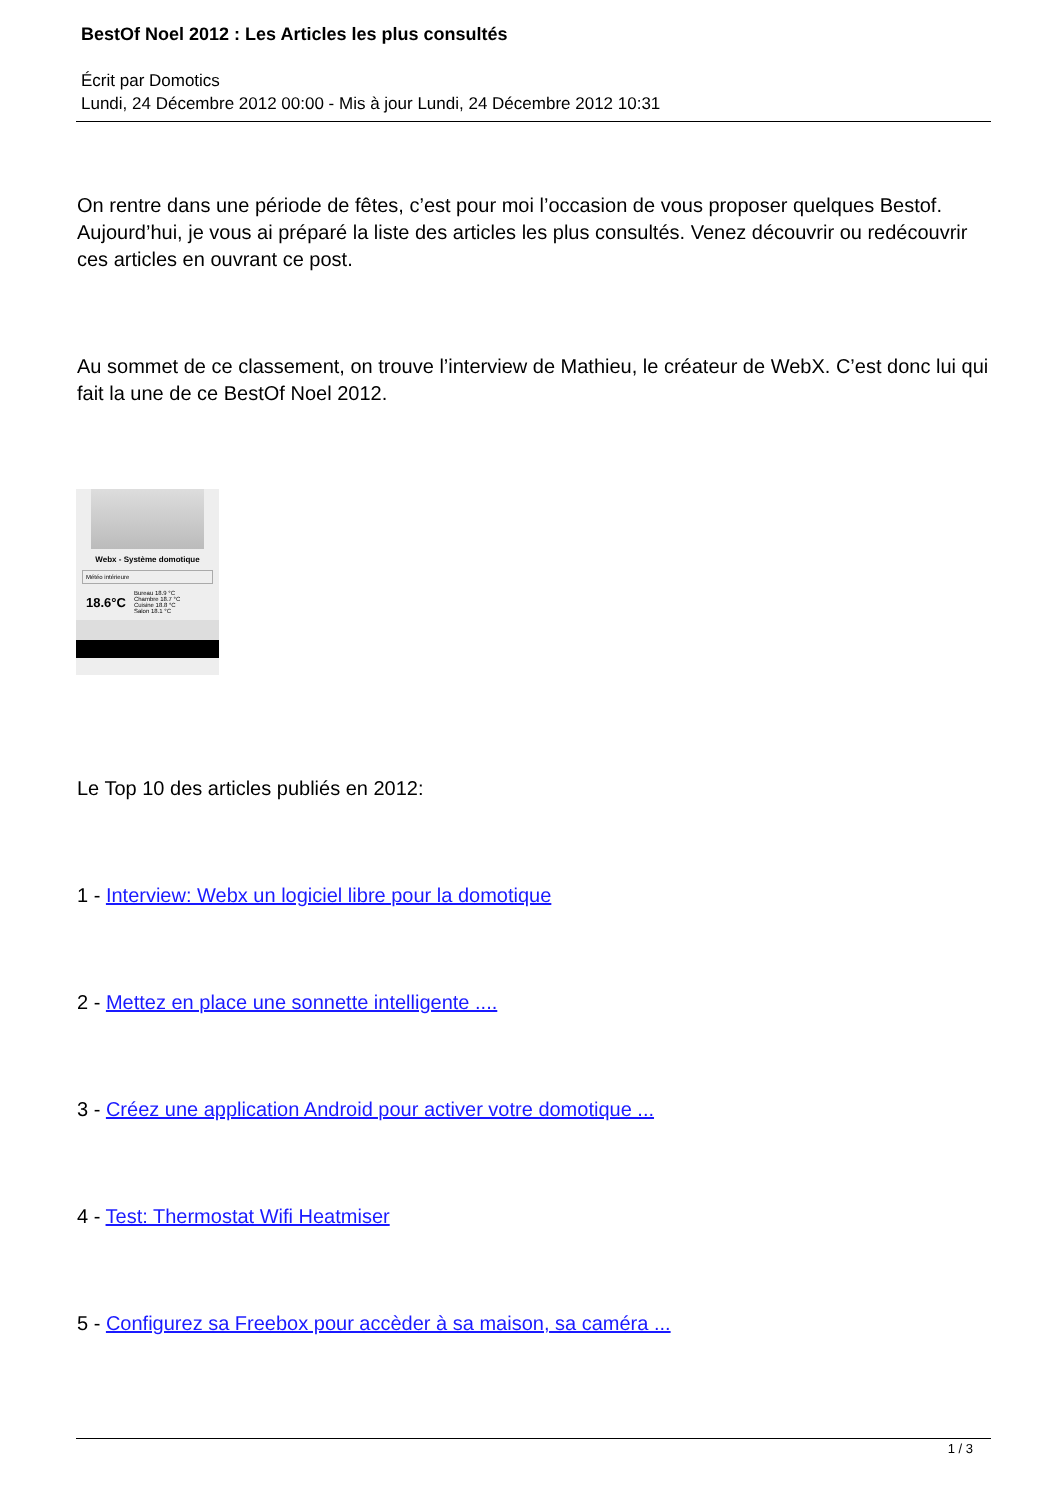BestOf Noel 2012 : Les Articles les plus consultés
Écrit par Domotics
Lundi, 24 Décembre 2012 00:00 - Mis à jour Lundi, 24 Décembre 2012 10:31
On rentre dans une période de fêtes, c’est pour moi l’occasion de vous proposer quelques Bestof. Aujourd’hui, je vous ai préparé la liste des articles les plus consultés. Venez découvrir ou redécouvrir ces articles en ouvrant ce post.
Au sommet de ce classement, on trouve l’interview de Mathieu, le créateur de WebX. C’est donc lui qui fait la une de ce BestOf Noel 2012.
Webx - Système domotique
Météo intérieure
18.6°C Bureau 18.9 °C
Chambre 18.7 °C
Cuisine 18.8 °C
Salon 18.1 °C
Le Top 10 des articles publiés en 2012:
1 - Interview: Webx un logiciel libre pour la domotique
2 - Mettez en place une sonnette intelligente ....
3 - Créez une application Android pour activer votre domotique ...
4 - Test: Thermostat Wifi Heatmiser
5 - Configurez sa Freebox pour accèder à sa maison, sa caméra ...
1 / 3